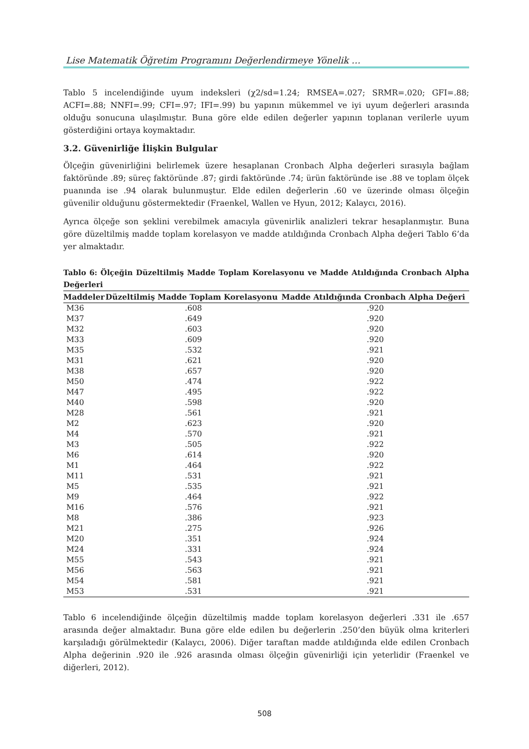Lise Matematik Öğretim Programını Değerlendirmeye Yönelik …
Tablo 5 incelendiğinde uyum indeksleri (χ2/sd=1.24; RMSEA=.027; SRMR=.020; GFI=.88; ACFI=.88; NNFI=.99; CFI=.97; IFI=.99) bu yapının mükemmel ve iyi uyum değerleri arasında olduğu sonucuna ulaşılmıştır. Buna göre elde edilen değerler yapının toplanan verilerle uyum gösterdiğini ortaya koymaktadır.
3.2. Güvenirliğe İlişkin Bulgular
Ölçeğin güvenirliğini belirlemek üzere hesaplanan Cronbach Alpha değerleri sırasıyla bağlam faktöründe .89; süreç faktöründe .87; girdi faktöründe .74; ürün faktöründe ise .88 ve toplam ölçek puanında ise .94 olarak bulunmuştur. Elde edilen değerlerin .60 ve üzerinde olması ölçeğin güvenilir olduğunu göstermektedir (Fraenkel, Wallen ve Hyun, 2012; Kalaycı, 2016).
Ayrıca ölçeğe son şeklini verebilmek amacıyla güvenirlik analizleri tekrar hesaplanmıştır. Buna göre düzeltilmiş madde toplam korelasyon ve madde atıldığında Cronbach Alpha değeri Tablo 6’da yer almaktadır.
Tablo 6: Ölçeğin Düzeltilmiş Madde Toplam Korelasyonu ve Madde Atıldığında Cronbach Alpha Değerleri
| Maddeler | Düzeltilmiş Madde Toplam Korelasyonu | Madde Atıldığında Cronbach Alpha Değeri |
| --- | --- | --- |
| M36 | .608 | .920 |
| M37 | .649 | .920 |
| M32 | .603 | .920 |
| M33 | .609 | .920 |
| M35 | .532 | .921 |
| M31 | .621 | .920 |
| M38 | .657 | .920 |
| M50 | .474 | .922 |
| M47 | .495 | .922 |
| M40 | .598 | .920 |
| M28 | .561 | .921 |
| M2 | .623 | .920 |
| M4 | .570 | .921 |
| M3 | .505 | .922 |
| M6 | .614 | .920 |
| M1 | .464 | .922 |
| M11 | .531 | .921 |
| M5 | .535 | .921 |
| M9 | .464 | .922 |
| M16 | .576 | .921 |
| M8 | .386 | .923 |
| M21 | .275 | .926 |
| M20 | .351 | .924 |
| M24 | .331 | .924 |
| M55 | .543 | .921 |
| M56 | .563 | .921 |
| M54 | .581 | .921 |
| M53 | .531 | .921 |
Tablo 6 incelendiğinde ölçeğin düzeltilmiş madde toplam korelasyon değerleri .331 ile .657 arasında değer almaktadır. Buna göre elde edilen bu değerlerin .250’den büyük olma kriterleri karşıladığı görülmektedir (Kalaycı, 2006). Diğer taraftan madde atıldığında elde edilen Cronbach Alpha değerinin .920 ile .926 arasında olması ölçeğin güvenirliği için yeterlidir (Fraenkel ve diğerleri, 2012).
508